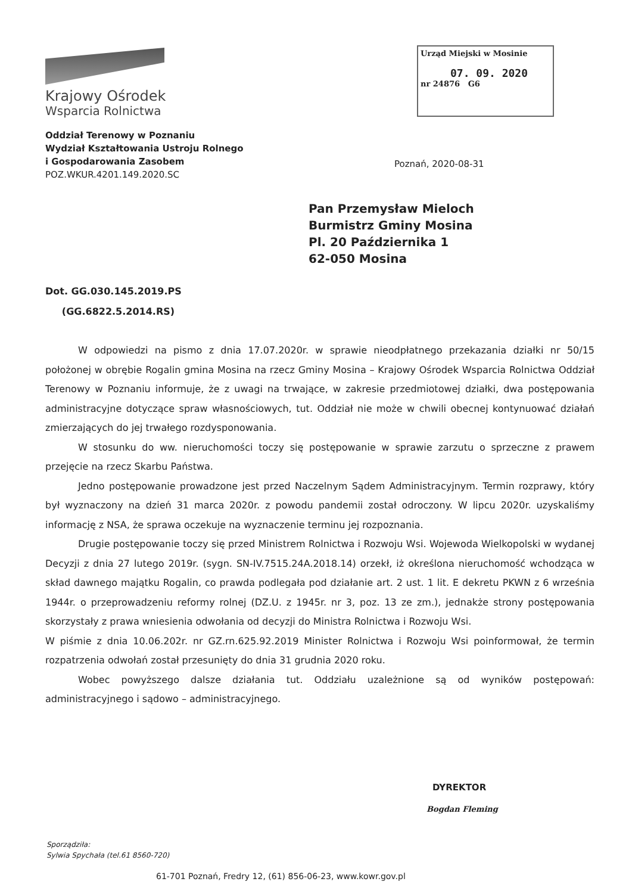Krajowy Ośrodek
Wsparcia Rolnictwa
Oddział Terenowy w Poznaniu
Wydział Kształtowania Ustroju Rolnego
i Gospodarowania Zasobem
POZ.WKUR.4201.149.2020.SC
Urząd Miejski w Mosinie
07. 09. 2020
nr 24876 G6
Poznań, 2020-08-31
Pan Przemysław Mieloch
Burmistrz Gminy Mosina
Pl. 20 Października 1
62-050 Mosina
Dot. GG.030.145.2019.PS
(GG.6822.5.2014.RS)
W odpowiedzi na pismo z dnia 17.07.2020r. w sprawie nieodpłatnego przekazania działki nr 50/15 położonej w obrębie Rogalin gmina Mosina na rzecz Gminy Mosina – Krajowy Ośrodek Wsparcia Rolnictwa Oddział Terenowy w Poznaniu informuje, że z uwagi na trwające, w zakresie przedmiotowej działki, dwa postępowania administracyjne dotyczące spraw własnościowych, tut. Oddział nie może w chwili obecnej kontynuować działań zmierzających do jej trwałego rozdysponowania.
W stosunku do ww. nieruchomości toczy się postępowanie w sprawie zarzutu o sprzeczne z prawem przejęcie na rzecz Skarbu Państwa.
Jedno postępowanie prowadzone jest przed Naczelnym Sądem Administracyjnym. Termin rozprawy, który był wyznaczony na dzień 31 marca 2020r. z powodu pandemii został odroczony. W lipcu 2020r. uzyskaliśmy informację z NSA, że sprawa oczekuje na wyznaczenie terminu jej rozpoznania.
Drugie postępowanie toczy się przed Ministrem Rolnictwa i Rozwoju Wsi. Wojewoda Wielkopolski w wydanej Decyzji z dnia 27 lutego 2019r. (sygn. SN-IV.7515.24A.2018.14) orzekł, iż określona nieruchomość wchodząca w skład dawnego majątku Rogalin, co prawda podlegała pod działanie art. 2 ust. 1 lit. E dekretu PKWN z 6 września 1944r. o przeprowadzeniu reformy rolnej (DZ.U. z 1945r. nr 3, poz. 13 ze zm.), jednakże strony postępowania skorzystały z prawa wniesienia odwołania od decyzji do Ministra Rolnictwa i Rozwoju Wsi.
W piśmie z dnia 10.06.202r. nr GZ.rn.625.92.2019 Minister Rolnictwa i Rozwoju Wsi poinformował, że termin rozpatrzenia odwołań został przesunięty do dnia 31 grudnia 2020 roku.
Wobec powyższego dalsze działania tut. Oddziału uzależnione są od wyników postępowań: administracyjnego i sądowo – administracyjnego.
DYREKTOR
Bogdan Fleming
Sporządziła:
Sylwia Spychała (tel.61 8560-720)
61-701 Poznań, Fredry 12, (61) 856-06-23, www.kowr.gov.pl